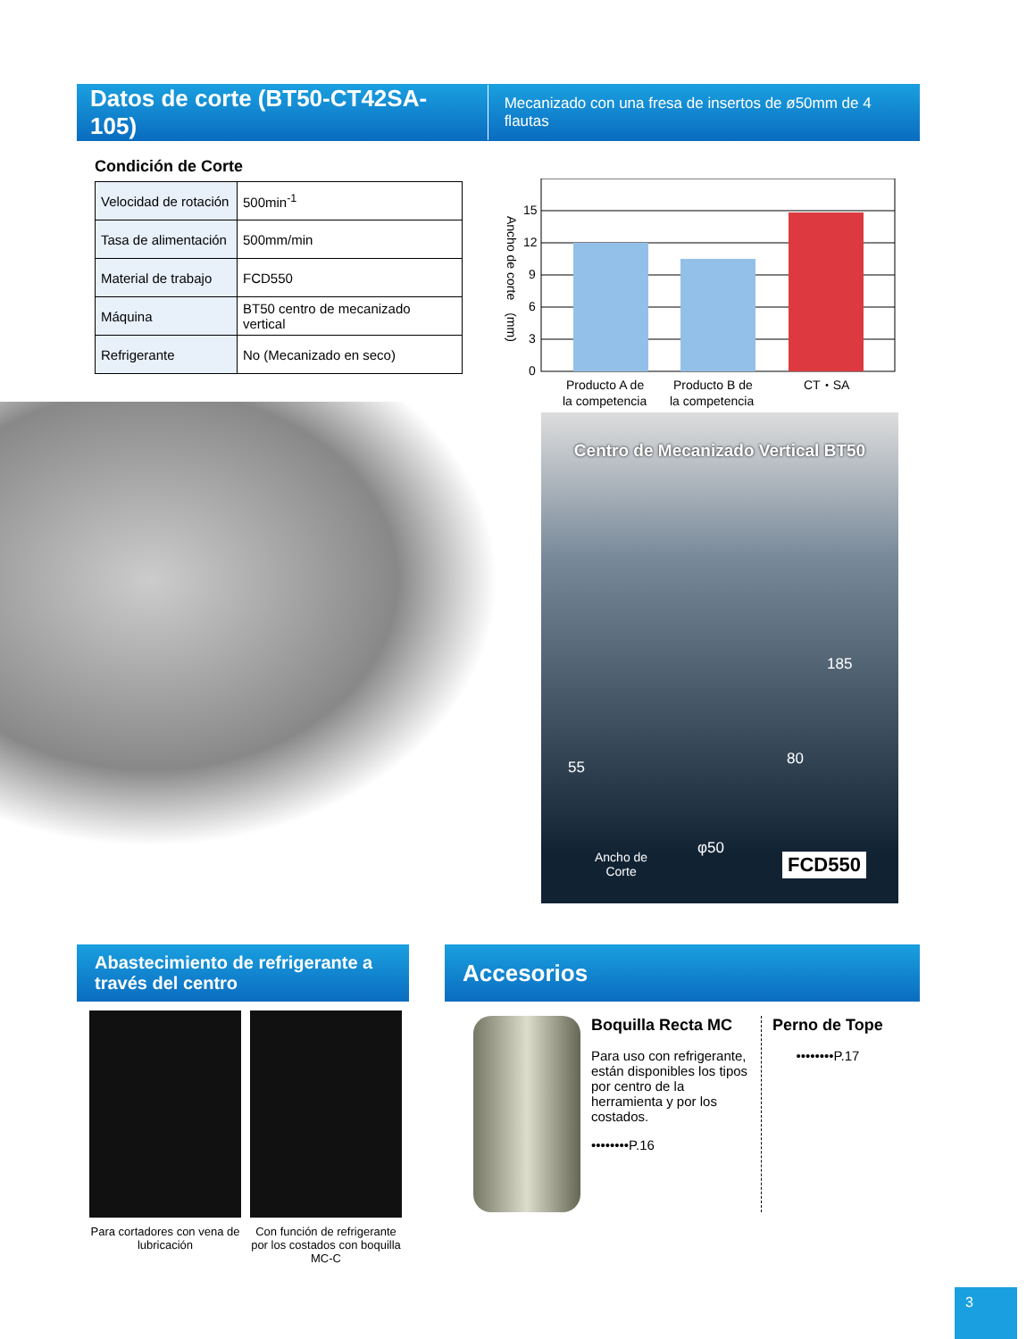Datos de corte (BT50-CT42SA-105)
Mecanizado con una fresa de insertos de ø50mm de 4 flautas
Condición de Corte
| Velocidad de rotación | 500min<sup>-1</sup> |
| Tasa de alimentación | 500mm/min |
| Material de trabajo | FCD550 |
| Máquina | BT50 centro de mecanizado vertical |
| Refrigerante | No (Mecanizado en seco) |
15
12
9
6
3
0
Ancho de corte　(mm)
Producto A de
la competencia
Producto B de
la competencia
CT・SA
Centro de Mecanizado Vertical BT50
185
80 55
φ50
Ancho de
Corte FCD550
Abastecimiento de refrigerante a través del centro
Accesorios
Para cortadores con vena de lubricación
Con función de refrigerante por los costados con boquilla MC-C
Boquilla Recta MC
Para uso con refrigerante, están disponibles los tipos por centro de la herramienta y por los costados.
••••••••P.16
Perno de Tope
••••••••P.17
3